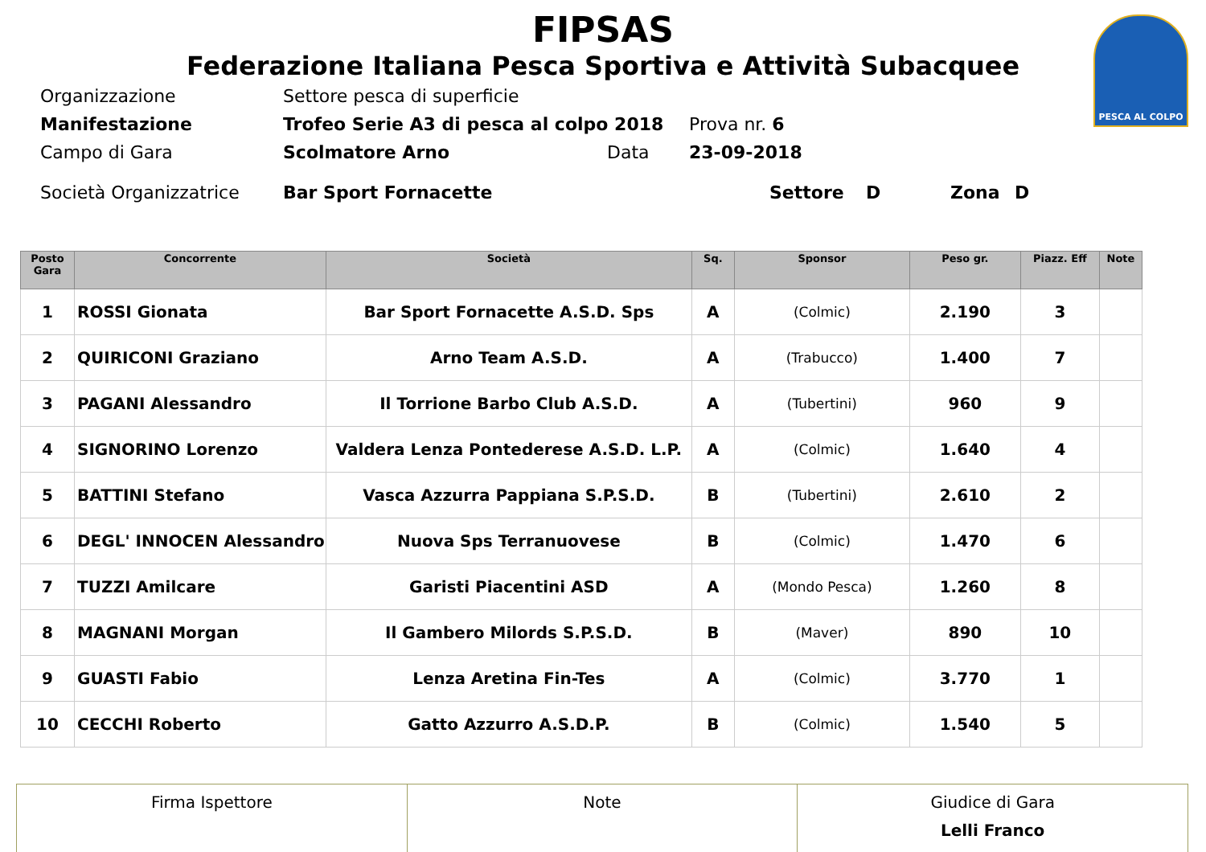PESCA AL COLPO
FIPSAS
Federazione Italiana Pesca Sportiva e Attività Subacquee
Organizzazione Settore pesca di superficie
Manifestazione Trofeo Serie A3 di pesca al colpo 2018 Prova nr. 6
Campo di Gara Scolmatore Arno Data 23-09-2018
Società Organizzatrice Bar Sport Fornacette Settore D Zona D
| Posto Gara | Concorrente | Società | Sq. | Sponsor | Peso gr. | Piazz. Eff | Note |
| --- | --- | --- | --- | --- | --- | --- | --- |
| 1 | ROSSI Gionata | Bar Sport Fornacette A.S.D. Sps | A | (Colmic) | 2.190 | 3 | |
| 2 | QUIRICONI Graziano | Arno Team A.S.D. | A | (Trabucco) | 1.400 | 7 | |
| 3 | PAGANI Alessandro | Il Torrione Barbo Club A.S.D. | A | (Tubertini) | 960 | 9 | |
| 4 | SIGNORINO Lorenzo | Valdera Lenza Pontederese A.S.D. L.P. | A | (Colmic) | 1.640 | 4 | |
| 5 | BATTINI Stefano | Vasca Azzurra Pappiana S.P.S.D. | B | (Tubertini) | 2.610 | 2 | |
| 6 | DEGL' INNOCEN Alessandro | Nuova Sps Terranuovese | B | (Colmic) | 1.470 | 6 | |
| 7 | TUZZI Amilcare | Garisti Piacentini ASD | A | (Mondo Pesca) | 1.260 | 8 | |
| 8 | MAGNANI Morgan | Il Gambero Milords S.P.S.D. | B | (Maver) | 890 | 10 | |
| 9 | GUASTI Fabio | Lenza Aretina Fin-Tes | A | (Colmic) | 3.770 | 1 | |
| 10 | CECCHI Roberto | Gatto Azzurro A.S.D.P. | B | (Colmic) | 1.540 | 5 | |
| Firma Ispettore | Note | Giudice di Gara Lelli Franco |